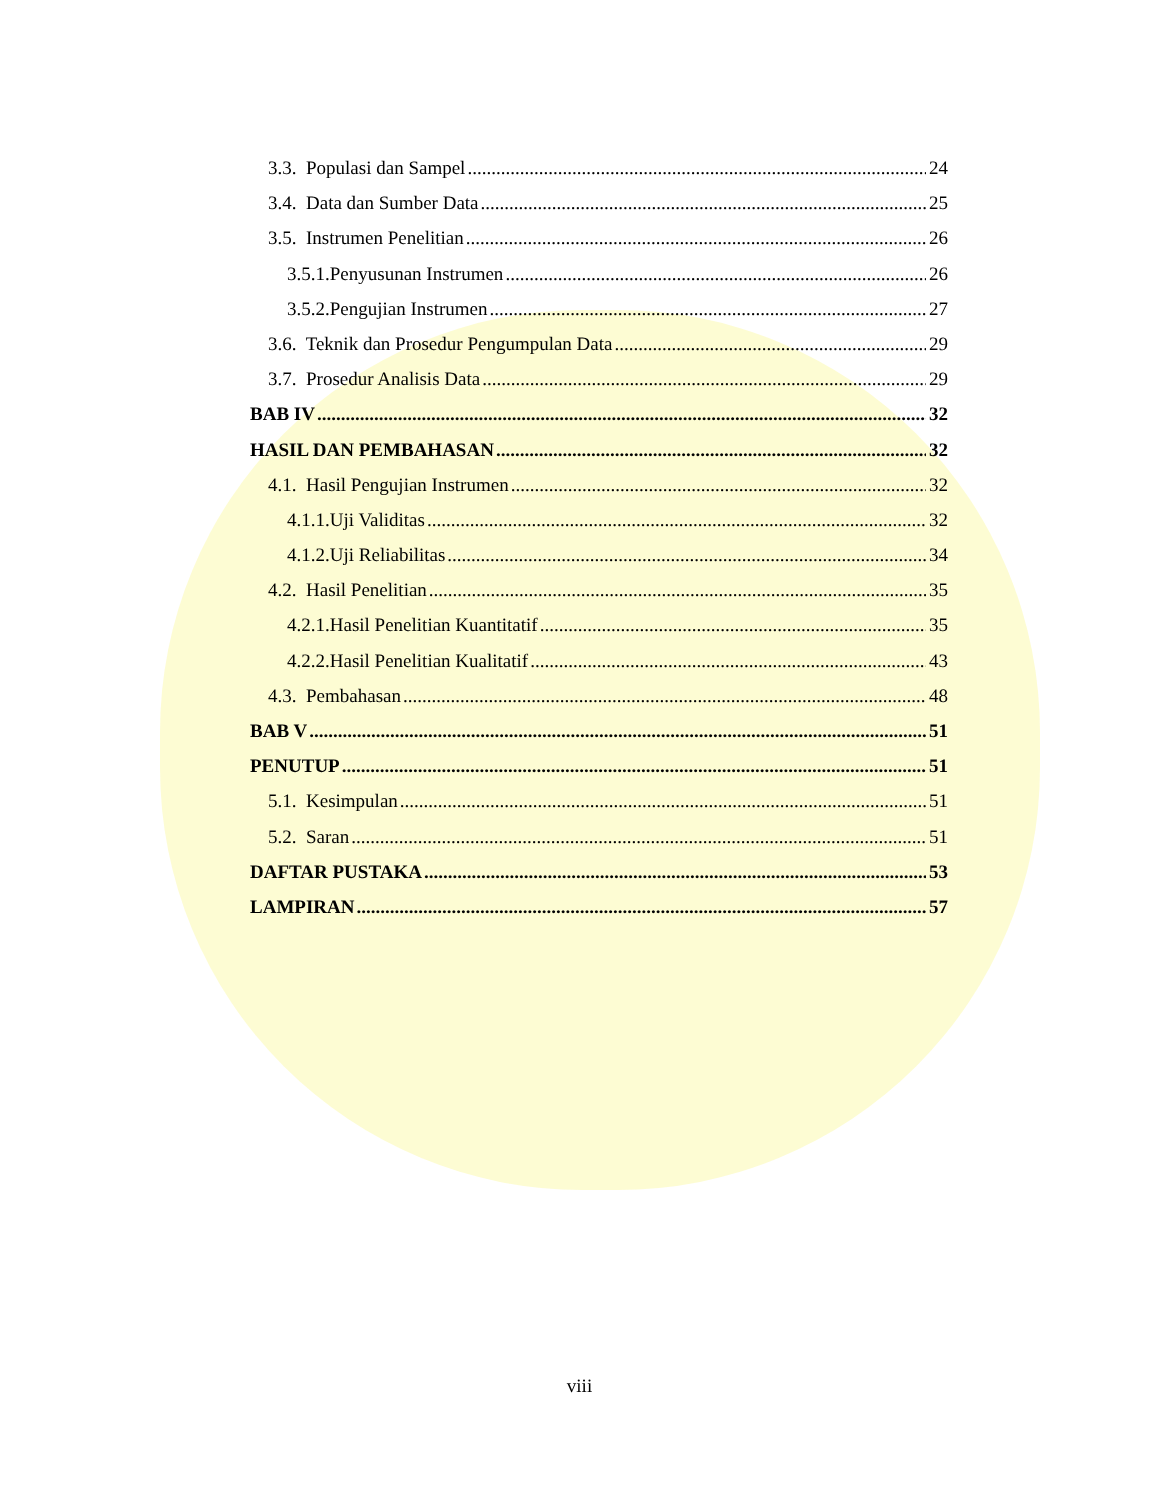3.3. Populasi dan Sampel 24
3.4. Data dan Sumber Data 25
3.5. Instrumen Penelitian 26
3.5.1.Penyusunan Instrumen 26
3.5.2.Pengujian Instrumen 27
3.6. Teknik dan Prosedur Pengumpulan Data 29
3.7. Prosedur Analisis Data 29
BAB IV 32
HASIL DAN PEMBAHASAN 32
4.1. Hasil Pengujian Instrumen 32
4.1.1.Uji Validitas 32
4.1.2.Uji Reliabilitas 34
4.2. Hasil Penelitian 35
4.2.1.Hasil Penelitian Kuantitatif 35
4.2.2.Hasil Penelitian Kualitatif 43
4.3. Pembahasan 48
BAB V 51
PENUTUP 51
5.1. Kesimpulan 51
5.2. Saran 51
DAFTAR PUSTAKA 53
LAMPIRAN 57
viii